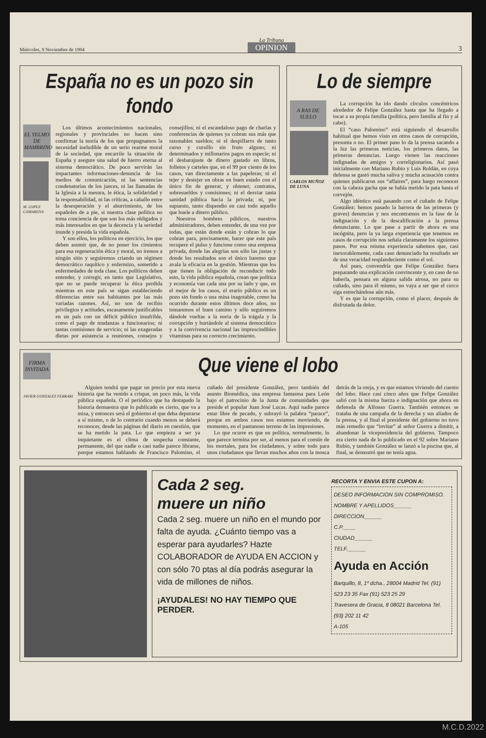Miércoles, 9 Noviembre de 1994 La Tribuna
OPINION 3
España no es un pozo sin fondo
EL YELMO DE MAMBRINO
M. LOPEZ CAMARENA
Los últimos acontecimientos nacionales, regionales y provinciales no hacen sino confirmar la teoría de los que propugnamos la necesidad ineludible de un serio rearme moral de la sociedad, que encarrile la situación de España y asegure una salud de hierro eterna al sistema democrático. De poco servirán las impactantes informaciones-denuncia de los medios de comunicación, ni las sentencias condenatorias de los jueces, ni las llamadas de la Iglesia a la mesura, le ética, la solidaridad y la responsabilidad, ni las críticas, a caballo entre la desesperación y el aburrimiento, de los españoles de a pie, si nuestra clase política no toma conciencia de que son los más obligados y más interesados en que la decencia y la seriedad inunde y presida la vida española.
Y son ellos, los políticos en ejercicio, los que deben asumir que, de no poner los cimientos para esa regeneración ética y moral, no iremos a ningún sitio y seguiremos criando un régimen democrático raquítico y enfermizo, sometido a enfermedades de toda clase. Los políticos deben entender, y corregir, en tanto que Legislativo, que no se puede recuperar la ética perdida mientras en este país se sigan estableciendo diferencias entre sus habitantes por las más variadas razones. Así, no son de recibio privilegios y actitudes, escasamente justificables en un país con un déficit público insufrible, como el pago de mudanzas a funcionarios; ni tantas comisiones de servicio; ni las exageradas dietas por asistencia a reuniones, consejos y consejillos; ni el escandaloso pago de charlas y conferencias de quienes ya cobran sus más que razonables sueldos; ni el despilfarro de tanto curso y cursillo sin fruto alguno; ni determinados y millonarios pagos en especie; ni el desbarajuste de dinero gastado en libros, folletos y carteles que, en el 99 por ciento de los casos, van directamente a las papeleras; ni el tejer y destejer en obras en buen estado con el único fin de generar, y obtener, contratos, sobresueldos y comisiones; ni el desviar tanta sanidad pública hacia la privada; ni, por supuesto, tanto dispendio en casi todo aquello que huele a dinero público.
Nuestros hombres públicos, nuestros administradores, deben entender, de una vez por todas, que están donde están y cobran lo que cobran para, precisamente, hacer que este país recupere el pulso y funcione como una empresa privada, donde las alegrías son sólo las justas y donde los resultados son el único baremo que avala la eficacia en la gestión. Mientras que los que tienen la obligación de reconducir todo esto, la vida pública española, crean que política y economía van cada una por su lado y que, en el mejor de los casos, el erario público es un pozo sin fondo o una mina inagotable, como ha ocurrido durante estos últimos doce años, no tomaremos el buen camino y sólo seguiremos dándole vueltas a la noria de la trágala y la corrupción y hurtándole al sistema democrático y a la convivencia nacional las imprescindibles vitaminas para su correcto crecimiento.
Lo de siempre
A RAS DE SUELO
CARLOS MUÑOZ DE LUNA
La corrupción ha ido dando círculos concéntricos alrededor de Felipe González hasta que ha llegado a tocar a su propia familia (política, pero familia al fin y al cabo).
El “caso Palomino” está siguiendo el desarrollo habitual que hemos visto en otros casos de corrupción, presunta o no. El primer paso lo da la prensa sacando a la luz las primeras noticias, los primeros datos, las primeras denuncias. Luego vienen las reacciones indignadas de amigos y correligionarios. Así pasó inicialmente con Mariano Rubio y Luis Roldán, en cuya defensa se gastó mucha saliva y mucha acusación contra quienes publicaron sus “affaires”, para luego reconocer con la cabeza gacha que se había metido la pata hasta el corvejón.
Algo idéntico está pasando con el cuñado de Felipe González: hemos pasado la barrera de las primeras (y graves) denuncias y nos encontramos en la fase de la indignación y de la descalificación a la prensa denunciante. Lo que pase a partir de ahora es una incógnita, pero la ya larga experiencia que tenemos en casos de corrupción nos señala claramente los siguientes pasos. Por esa misma experiencia sabemos que, casi inexorablemente, cada caso denunciado ha resultado ser de una veracidad resplandeciente como el sol.
Así pues, convendría que Felipe González fuera preparando una explicación convincente y, en caso de no haberla, pensara en alguna salida airosa, no para su cuñado, sino para él mismo, no vaya a ser que el cerco siga estrechándose aún más.
Y es que la corrupción, como el placer, después de disfrutada da dolor.
FIRMA INVITADA
JAVIER GONZALEZ FERRARI
Que viene el lobo
Alguien tendrá que pagar un precio por esta nueva historia que ha venido a crispar, un poco más, la vida pública española. O el periódico que ha destapado la historia demuestra que lo publicado es cierto, que va a misa, y entonces será el gobierno el que deba depurarse a sí mismo, o de lo contrario cuando menos se deberá reconocer, desde las páginas del diario en cuestión, que se ha metido la pata. Lo que empieza a ser ya inquietante es el clima de sospecha constante, permanente, del que nadie o casi nadie parece librarse, porque estamos hablando de Francisco Palomino, el cuñado del presidente González, pero también del asunto Biomédica, una empresa fantasma para León bajo el patrocinio de la Junta de comunidades que preside el popular Juan José Lucas. Aquí nadie parece estar libre de pecado, y subrayó la palabra “parace”, porque en ambos casos nos estamos moviendo, de momento, en el pantanoso terreno de las impresiones.
Lo que ocurre es que en política, normalmente, lo que parece termina por ser, al menos para el común de los mortales, para los ciudadanos, y sobre todo para unos ciudadanos que llevan muchos años con la mosca detrás de la oreja, y es que estamos viviendo del cuento del lobo. Hace casi cinco años que Felipe González salió con la misma fuerza e indignación que ahora en defensda de Alfonso Guerra. También entonces se trataba de una campaña de la derecha y sus aliados de la prensa, y al final el presidente del gobierno no tuvo más remedio que “invitar” al señor Guerra a dimitir, a abandonar la vicepresidencia del gobierno. Tampoco era cierto nada de lo publicado en el 92 sobre Mariano Rubio, y también González se lanzó a la piscina que, al final, se demostró que no tenía agua.
Cada 2 seg.
muere un niño
Cada 2 seg. muere un niño en el mundo por falta de ayuda. ¿Cuánto tiempo vas a esperar para ayudarles? Hazte COLABORADOR de AYUDA EN ACCION y con sólo 70 ptas al día podrás asegurar la vida de millones de niños.
¡AYUDALES! NO HAY TIEMPO QUE PERDER.
RECORTA Y ENVIA ESTE CUPON A:
DESEO INFORMACION SIN COMPROMISO.
NOMBRE Y APELLIDOS______
DIRECCION______
C.P.____
CIUDAD______
TELF.______
Ayuda en Acción
Barquillo, 8, 1º dcha., 28004 Madrid Tel. (91) 523 23 35 Fax (91) 523 25 29
Travesera de Gracia, 8 08021 Barcelona Tel. (93) 202 11 42
A-105
M.C.D.2022